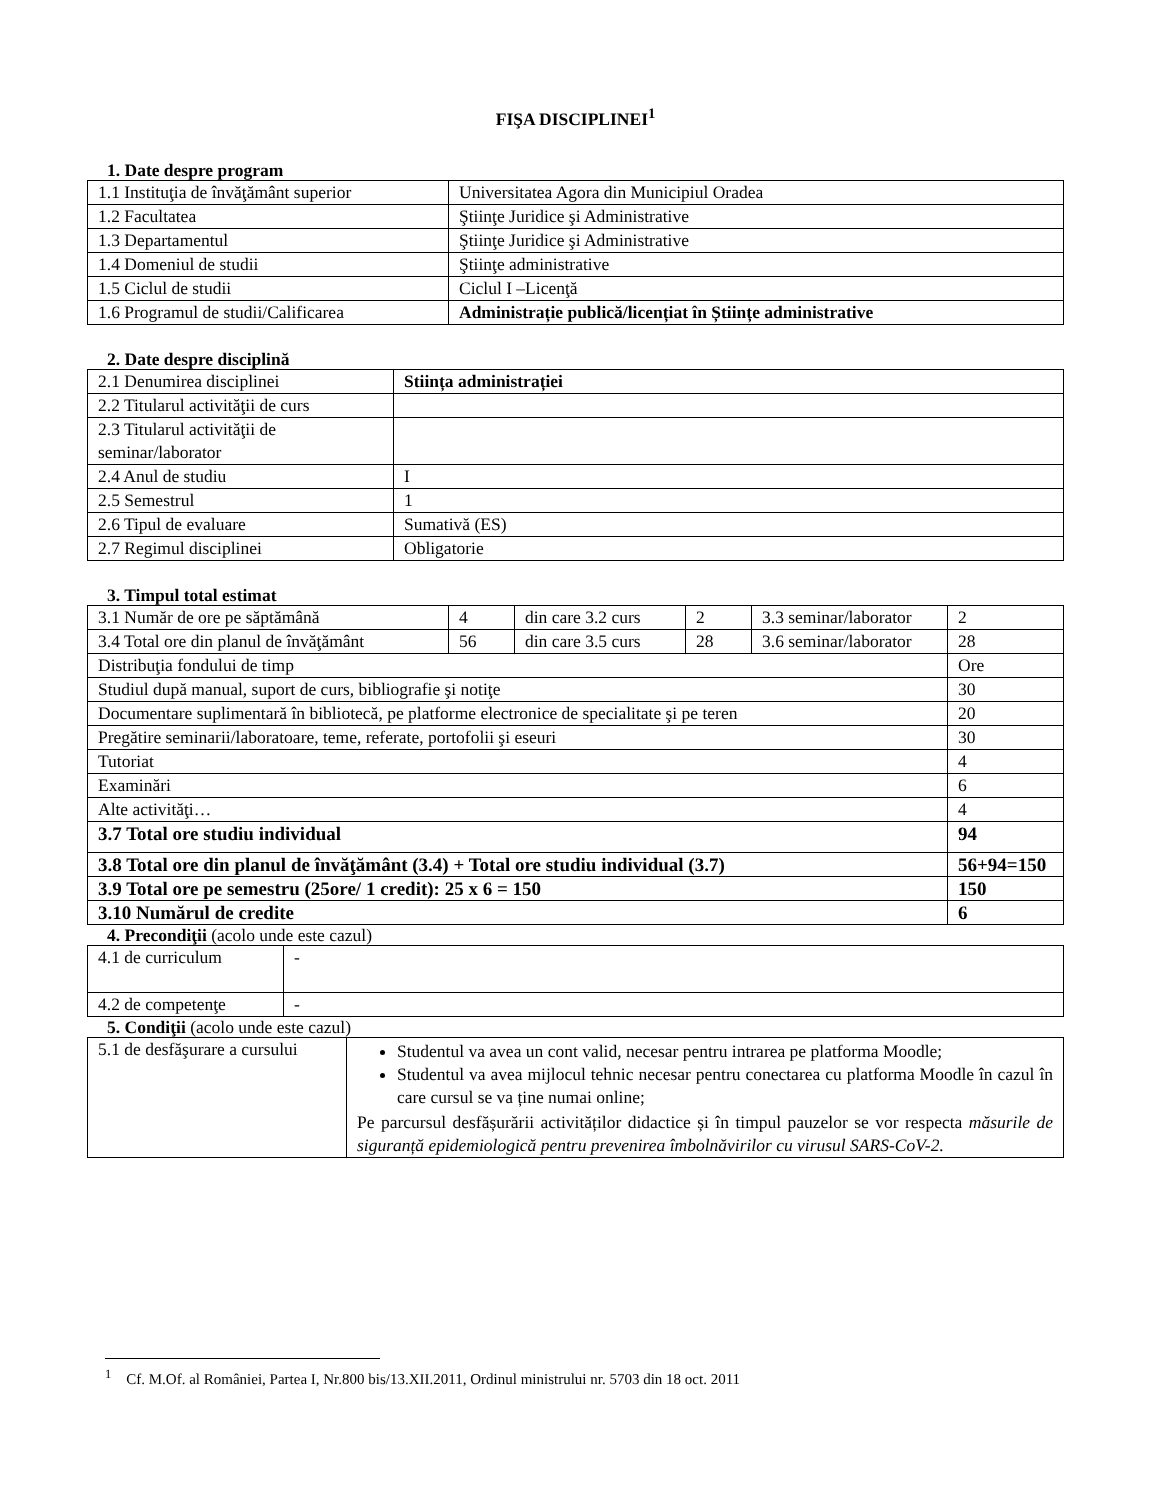FIŞA DISCIPLINEI<sup>1</sup>
1. Date despre program
| 1.1 Instituţia de învăţământ superior | Universitatea Agora din Municipiul Oradea |
| 1.2 Facultatea | Ştiinţe Juridice şi Administrative |
| 1.3 Departamentul | Ştiinţe Juridice şi Administrative |
| 1.4 Domeniul de studii | Ştiinţe administrative |
| 1.5 Ciclul de studii | Ciclul I –Licenţă |
| 1.6 Programul de studii/Calificarea | Administrație publică/licențiat în Științe administrative |
2. Date despre disciplină
| 2.1 Denumirea disciplinei | Stiința administrației |
| 2.2 Titularul activităţii de curs | |
| 2.3 Titularul activităţii de seminar/laborator | |
| 2.4 Anul de studiu | I |
| 2.5 Semestrul | 1 |
| 2.6 Tipul de evaluare | Sumativă (ES) |
| 2.7 Regimul disciplinei | Obligatorie |
3. Timpul total estimat
| 3.1 Număr de ore pe săptămână | 4 | din care 3.2 curs | 2 | 3.3 seminar/laborator | 2 |
| 3.4 Total ore din planul de învăţământ | 56 | din care 3.5 curs | 28 | 3.6 seminar/laborator | 28 |
| Distribuţia fondului de timp | | | | | Ore |
| Studiul după manual, suport de curs, bibliografie şi notiţe | | | | | 30 |
| Documentare suplimentară în bibliotecă, pe platforme electronice de specialitate şi pe teren | | | | | 20 |
| Pregătire seminarii/laboratoare, teme, referate, portofolii şi eseuri | | | | | 30 |
| Tutoriat | | | | | 4 |
| Examinări | | | | | 6 |
| Alte activităţi… | | | | | 4 |
| 3.7 Total ore studiu individual | | | | | 94 |
| 3.8 Total ore din planul de învăţământ (3.4) + Total ore studiu individual (3.7) | | | | | 56+94=150 |
| 3.9 Total ore pe semestru (25ore/ 1 credit): 25 x 6 = 150 | | | | | 150 |
| 3.10 Numărul de credite | | | | | 6 |
4. Precondiţii (acolo unde este cazul)
| 4.1 de curriculum | - |
| 4.2 de competenţe | - |
5. Condiţii (acolo unde este cazul)
| 5.1 de desfăşurare a cursului | Studentul va avea un cont valid, necesar pentru intrarea pe platforma Moodle; Studentul va avea mijlocul tehnic necesar pentru conectarea cu platforma Moodle în cazul în care cursul se va ține numai online; Pe parcursul desfășurării activităților didactice și în timpul pauzelor se vor respecta măsurile de siguranță epidemiologică pentru prevenirea îmbolnăvirilor cu virusul SARS-CoV-2. |
<sup>1</sup> Cf. M.Of. al României, Partea I, Nr.800 bis/13.XII.2011, Ordinul ministrului nr. 5703 din 18 oct. 2011